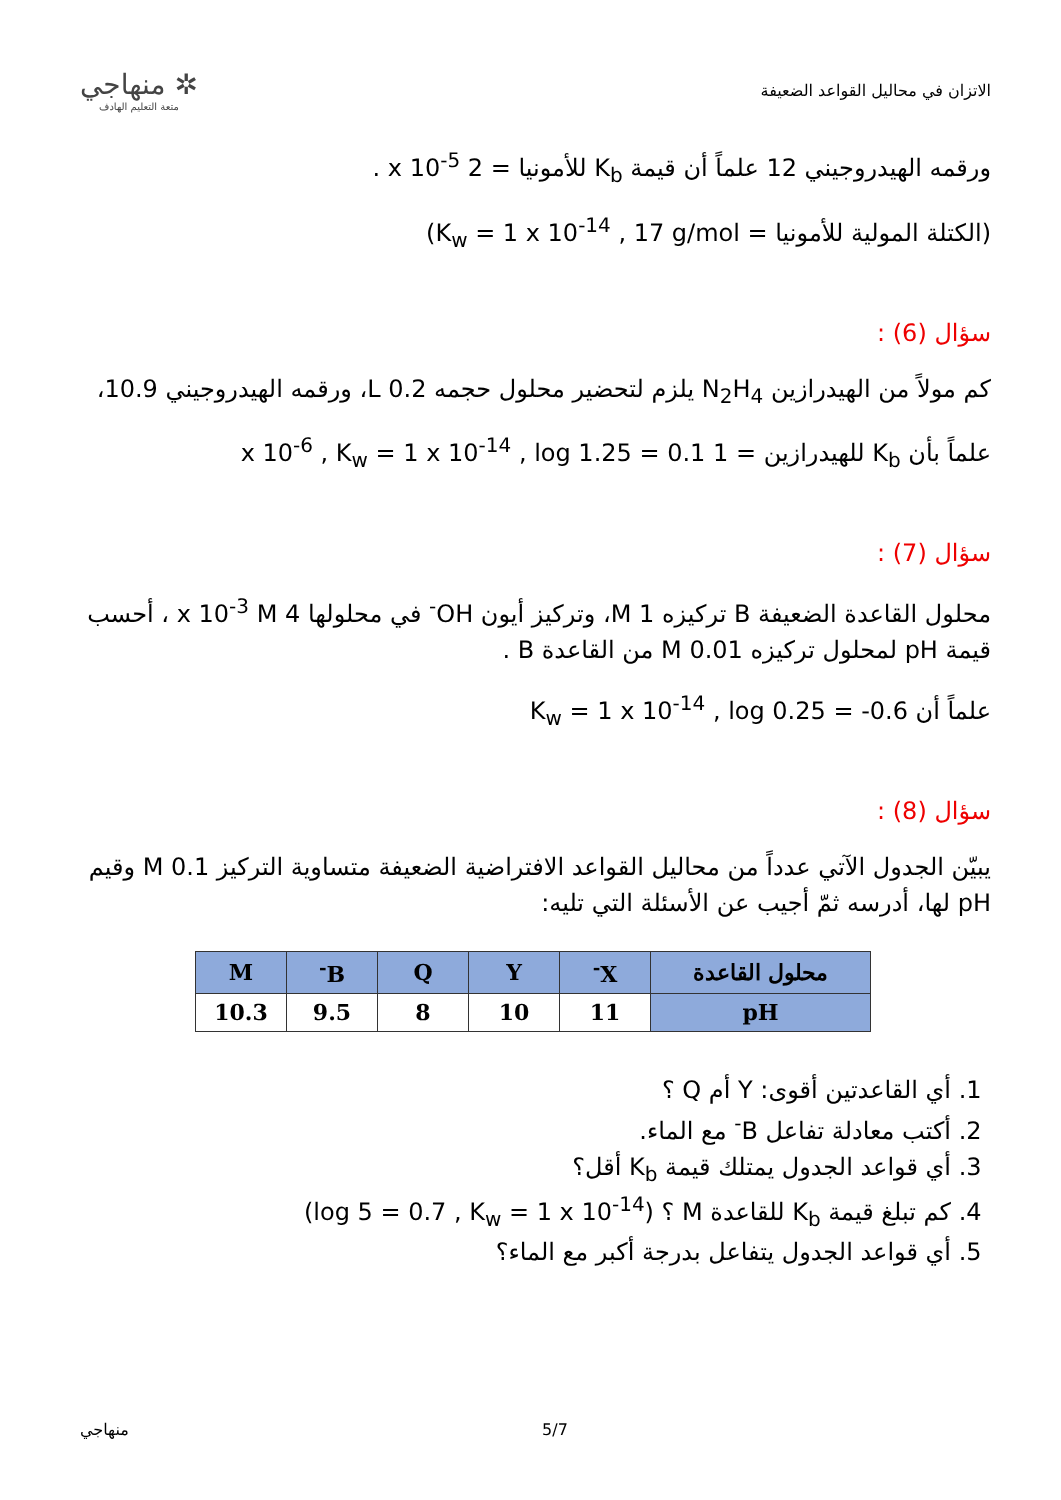الاتزان في محاليل القواعد الضعيفة
✲ منهاجي
متعة التعليم الهادف
ورقمه الهيدروجيني 12 علماً أن قيمة K<sub>b</sub> للأمونيا = 2 x 10<sup>-5</sup> .
(الكتلة المولية للأمونيا = K<sub>w</sub> = 1 x 10<sup>-14</sup> , 17 g/mol)
سؤال (6) :
كم مولاً من الهيدرازين N<sub>2</sub>H<sub>4</sub> يلزم لتحضير محلول حجمه 0.2 L، ورقمه الهيدروجيني 10.9،
علماً بأن K<sub>b</sub> للهيدرازين = 1 x 10<sup>-6</sup> , K<sub>w</sub> = 1 x 10<sup>-14</sup> , log 1.25 = 0.1
سؤال (7) :
محلول القاعدة الضعيفة B تركيزه 1 M، وتركيز أيون OH<sup>-</sup> في محلولها 4 x 10<sup>-3</sup> M ، أحسب قيمة pH لمحلول تركيزه 0.01 M من القاعدة B .
علماً أن K<sub>w</sub> = 1 x 10<sup>-14</sup> , log 0.25 = -0.6
سؤال (8) :
يبيّن الجدول الآتي عدداً من محاليل القواعد الافتراضية الضعيفة متساوية التركيز 0.1 M وقيم pH لها، أدرسه ثمّ أجيب عن الأسئلة التي تليه:
| محلول القاعدة | X<sup>-</sup> | Y | Q | B<sup>-</sup> | M |
| --- | --- | --- | --- | --- | --- |
| pH | 11 | 10 | 8 | 9.5 | 10.3 |
1. أي القاعدتين أقوى: Y أم Q ؟
2. أكتب معادلة تفاعل B<sup>-</sup> مع الماء.
3. أي قواعد الجدول يمتلك قيمة K<sub>b</sub> أقل؟
4. كم تبلغ قيمة K<sub>b</sub> للقاعدة M ؟ (log 5 = 0.7 , K<sub>w</sub> = 1 x 10<sup>-14</sup>)
5. أي قواعد الجدول يتفاعل بدرجة أكبر مع الماء؟
منهاجي 5/7